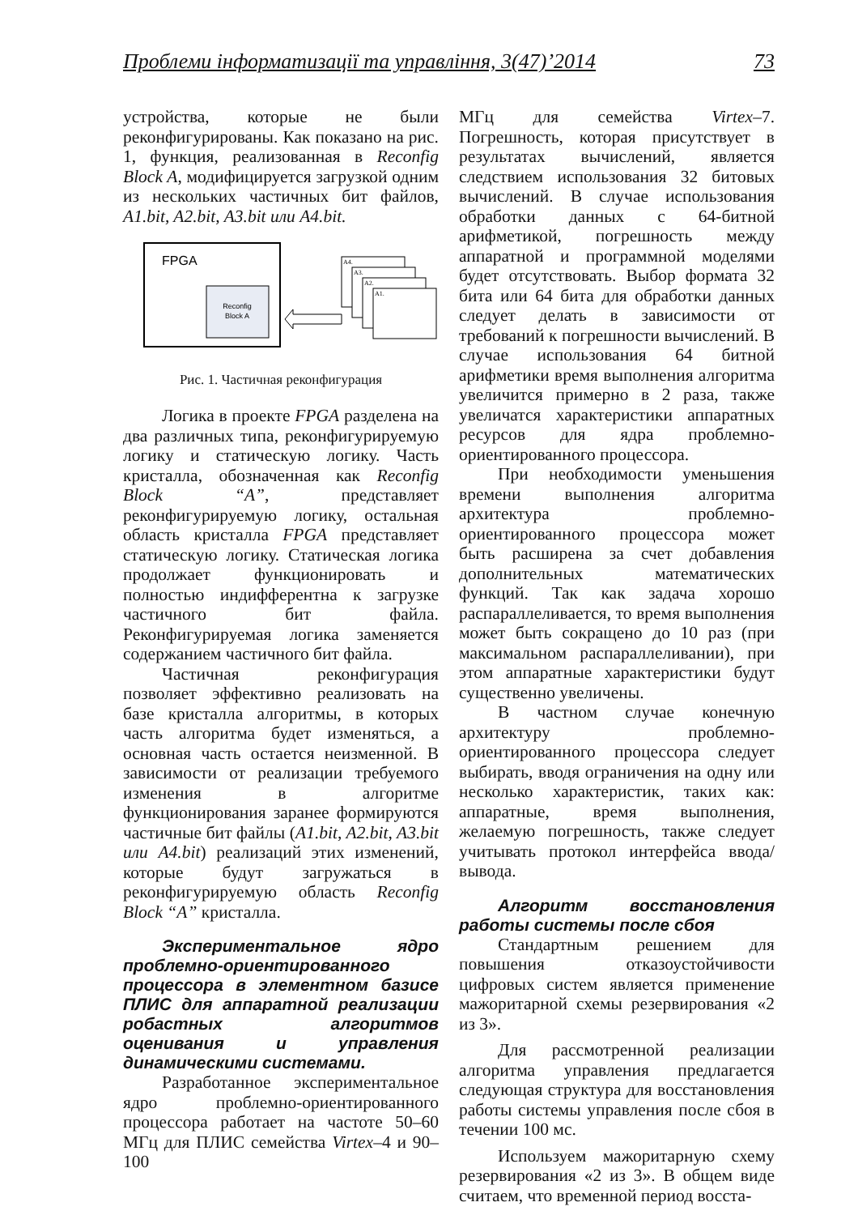Проблеми інформатизації та управління, 3(47)’2014 73
устройства, которые не были реконфигурированы. Как показано на рис. 1, функция, реализованная в Reconfig Block A, модифицируется загрузкой одним из нескольких частичных бит файлов, A1.bit, A2.bit, A3.bit или A4.bit.
FPGA
Reconfig
Block A
A4.
A3.
A2.
A1.
Рис. 1. Частичная реконфигурация
Логика в проекте FPGA разделена на два различных типа, реконфигурируемую логику и статическую логику. Часть кристалла, обозначенная как Reconfig Block “A”, представляет реконфигурируемую логику, остальная область кристалла FPGA представляет статическую логику. Статическая логика продолжает функционировать и полностью индифферентна к загрузке частичного бит файла. Реконфигурируемая логика заменяется содержанием частичного бит файла.
Частичная реконфигурация позволяет эффективно реализовать на базе кристалла алгоритмы, в которых часть алгоритма будет изменяться, а основная часть остается неизменной. В зависимости от реализации требуемого изменения в алгоритме функционирования заранее формируются частичные бит файлы (A1.bit, A2.bit, A3.bit или A4.bit) реализаций этих изменений, которые будут загружаться в реконфигурируемую область Reconfig Block “A” кристалла.
Экспериментальное ядро проблемно-ориентированного процессора в элементном базисе ПЛИС для аппаратной реализации робастных алгоритмов оценивания и управления динамическими системами.
Разработанное экспериментальное ядро проблемно-ориентированного процессора работает на частоте 50–60 МГц для ПЛИС семейства Virtex–4 и 90–100
МГц для семейства Virtex–7. Погрешность, которая присутствует в результатах вычислений, является следствием использования 32 битовых вычислений. В случае использования обработки данных с 64-битной арифметикой, погрешность между аппаратной и программной моделями будет отсутствовать. Выбор формата 32 бита или 64 бита для обработки данных следует делать в зависимости от требований к погрешности вычислений. В случае использования 64 битной арифметики время выполнения алгоритма увеличится примерно в 2 раза, также увеличатся характеристики аппаратных ресурсов для ядра проблемно-ориентированного процессора.
При необходимости уменьшения времени выполнения алгоритма архитектура проблемно-ориентированного процессора может быть расширена за счет добавления дополнительных математических функций. Так как задача хорошо распараллеливается, то время выполнения может быть сокращено до 10 раз (при максимальном распараллеливании), при этом аппаратные характеристики будут существенно увеличены.
В частном случае конечную архитектуру проблемно-ориентированного процессора следует выбирать, вводя ограничения на одну или несколько характеристик, таких как: аппаратные, время выполнения, желаемую погрешность, также следует учитывать протокол интерфейса ввода/вывода.
Алгоритм восстановления работы системы после сбоя
Стандартным решением для повышения отказоустойчивости цифровых систем является применение мажоритарной схемы резервирования «2 из 3».
Для рассмотренной реализации алгоритма управления предлагается следующая структура для восстановления работы системы управления после сбоя в течении 100 мс.
Используем мажоритарную схему резервирования «2 из 3». В общем виде считаем, что временной период восста-